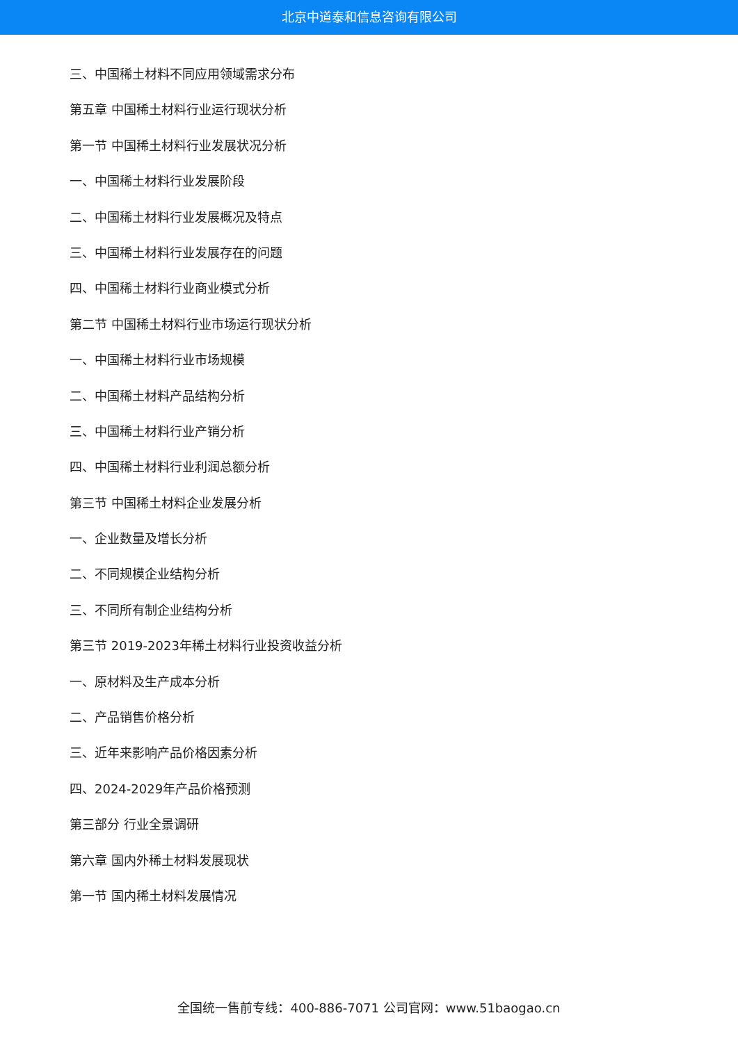北京中道泰和信息咨询有限公司
三、中国稀土材料不同应用领域需求分布
第五章 中国稀土材料行业运行现状分析
第一节 中国稀土材料行业发展状况分析
一、中国稀土材料行业发展阶段
二、中国稀土材料行业发展概况及特点
三、中国稀土材料行业发展存在的问题
四、中国稀土材料行业商业模式分析
第二节 中国稀土材料行业市场运行现状分析
一、中国稀土材料行业市场规模
二、中国稀土材料产品结构分析
三、中国稀土材料行业产销分析
四、中国稀土材料行业利润总额分析
第三节 中国稀土材料企业发展分析
一、企业数量及增长分析
二、不同规模企业结构分析
三、不同所有制企业结构分析
第三节 2019-2023年稀土材料行业投资收益分析
一、原材料及生产成本分析
二、产品销售价格分析
三、近年来影响产品价格因素分析
四、2024-2029年产品价格预测
第三部分 行业全景调研
第六章 国内外稀土材料发展现状
第一节 国内稀土材料发展情况
全国统一售前专线：400-886-7071 公司官网：www.51baogao.cn